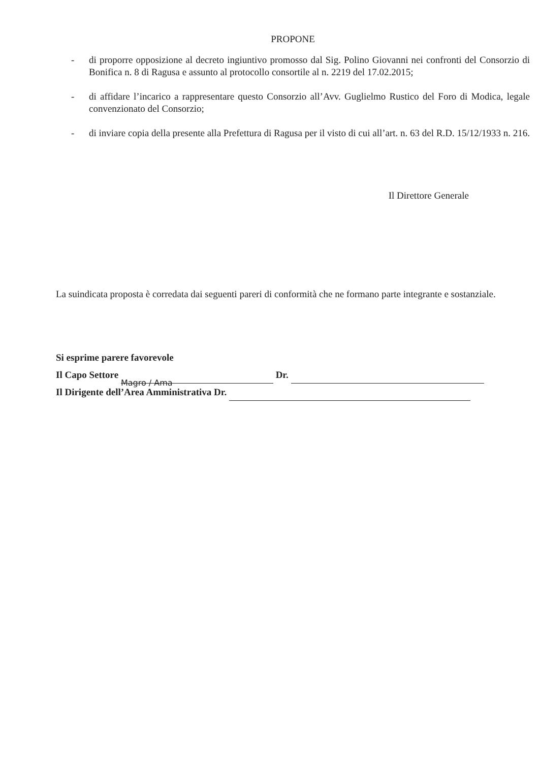PROPONE
- di proporre opposizione al decreto ingiuntivo promosso dal Sig. Polino Giovanni nei confronti del Consorzio di Bonifica n. 8 di Ragusa e assunto al protocollo consortile al n. 2219 del 17.02.2015;
- di affidare l’incarico a rappresentare questo Consorzio all’Avv. Guglielmo Rustico del Foro di Modica, legale convenzionato del Consorzio;
- di inviare copia della presente alla Prefettura di Ragusa per il visto di cui all’art. n. 63 del R.D. 15/12/1933 n. 216.
Il Direttore Generale
La suindicata proposta è corredata dai seguenti pareri di conformità che ne formano parte integrante e sostanziale.
Si esprime parere favorevole
Il Capo Settore Magro / Ama Dr.
Il Dirigente dell’Area Amministrativa Dr.